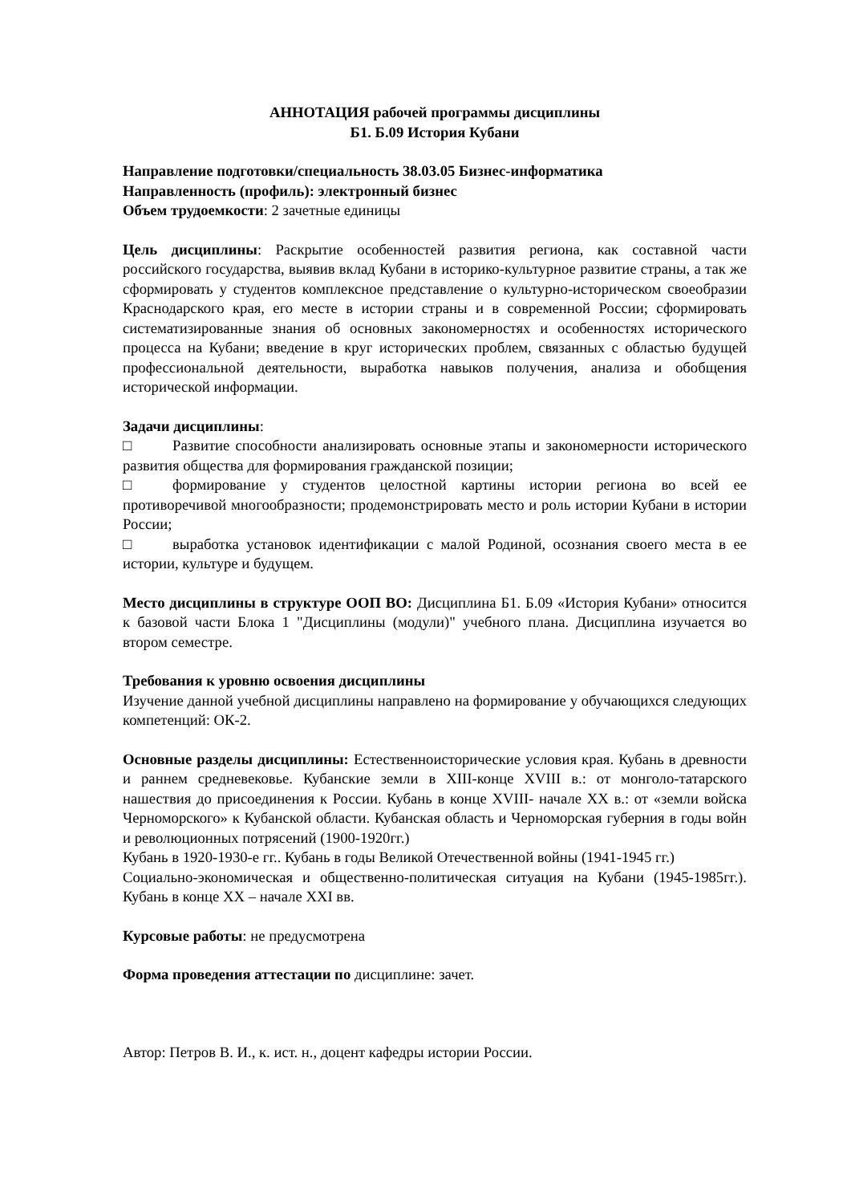АННОТАЦИЯ рабочей программы дисциплины
Б1. Б.09 История Кубани
Направление подготовки/специальность 38.03.05 Бизнес-информатика
Направленность (профиль): электронный бизнес
Объем трудоемкости: 2 зачетные единицы
Цель дисциплины: Раскрытие особенностей развития региона, как составной части российского государства, выявив вклад Кубани в историко-культурное развитие страны, а так же сформировать у студентов комплексное представление о культурно-историческом своеобразии Краснодарского края, его месте в истории страны и в современной России; сформировать систематизированные знания об основных закономерностях и особенностях исторического процесса на Кубани; введение в круг исторических проблем, связанных с областью будущей профессиональной деятельности, выработка навыков получения, анализа и обобщения исторической информации.
Задачи дисциплины:
□ Развитие способности анализировать основные этапы и закономерности исторического развития общества для формирования гражданской позиции;
□ формирование у студентов целостной картины истории региона во всей ее противоречивой многообразности; продемонстрировать место и роль истории Кубани в истории России;
□ выработка установок идентификации с малой Родиной, осознания своего места в ее истории, культуре и будущем.
Место дисциплины в структуре ООП ВО: Дисциплина Б1. Б.09 «История Кубани» относится к базовой части Блока 1 "Дисциплины (модули)" учебного плана. Дисциплина изучается во втором семестре.
Требования к уровню освоения дисциплины
Изучение данной учебной дисциплины направлено на формирование у обучающихся следующих компетенций: ОК-2.
Основные разделы дисциплины: Естественноисторические условия края. Кубань в древности и раннем средневековье. Кубанские земли в XIII-конце XVIII в.: от монголо-татарского нашествия до присоединения к России. Кубань в конце XVIII- начале XX в.: от «земли войска Черноморского» к Кубанской области. Кубанская область и Черноморская губерния в годы войн и революционных потрясений (1900-1920гг.)
Кубань в 1920-1930-е гг.. Кубань в годы Великой Отечественной войны (1941-1945 гг.)
Социально-экономическая и общественно-политическая ситуация на Кубани (1945-1985гг.). Кубань в конце XX – начале XXI вв.
Курсовые работы: не предусмотрена
Форма проведения аттестации по дисциплине: зачет.
Автор: Петров В. И., к. ист. н., доцент кафедры истории России.